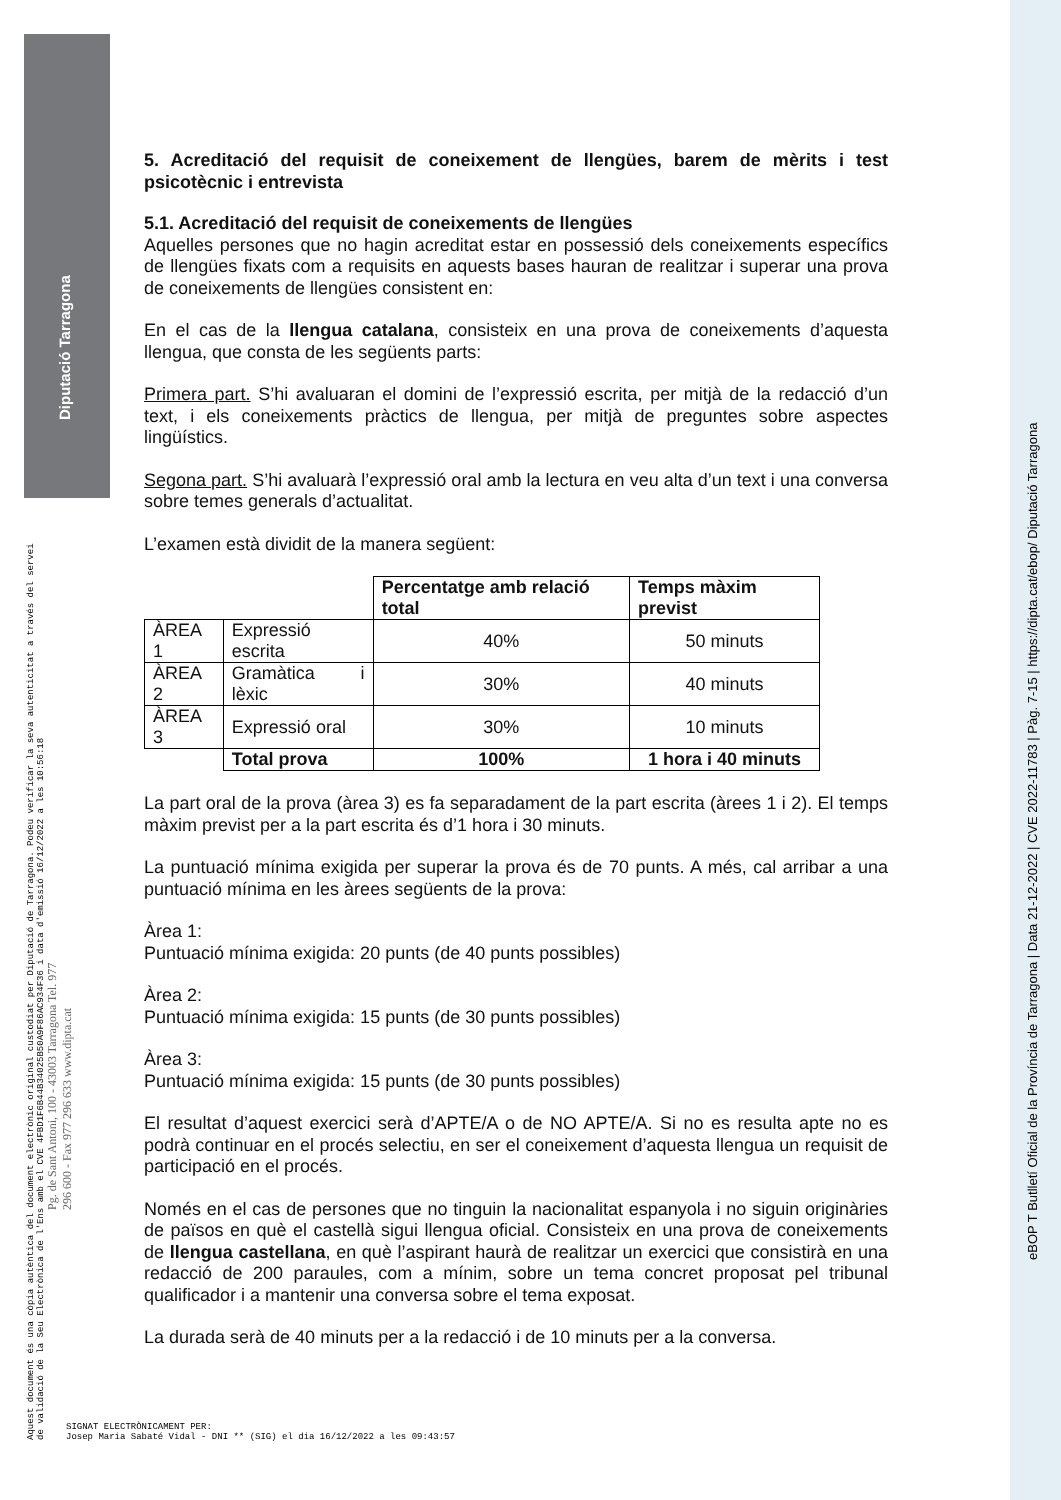Aquest document és una còpia autèntica del document electrònic original custodiat per Diputació de Tarragona. Podeu verificar la seva autenticitat a través del servei de validació de la Seu Electrònica de l'Ens amb el CVE 4FBD1F6B44B34025B50A9F86AC934F36 i data d'emissió 16/12/2022 a les 10:56:18
Pg. de Sant Antoni, 100 - 43003 Tarragona Tel. 977 296 600 - Fax 977 296 633 www.dipta.cat
Diputació Tarragona
eBOP T Butlletí Oficial de la Província de Tarragona | Data 21-12-2022 | CVE 2022-11783 | Pàg. 7-15 | https://dipta.cat/ebop/ Diputació Tarragona
5. Acreditació del requisit de coneixement de llengües, barem de mèrits i test psicotècnic i entrevista
5.1. Acreditació del requisit de coneixements de llengües
Aquelles persones que no hagin acreditat estar en possessió dels coneixements específics de llengües fixats com a requisits en aquests bases hauran de realitzar i superar una prova de coneixements de llengües consistent en:
En el cas de la llengua catalana, consisteix en una prova de coneixements d’aquesta llengua, que consta de les següents parts:
Primera part. S’hi avaluaran el domini de l’expressió escrita, per mitjà de la redacció d’un text, i els coneixements pràctics de llengua, per mitjà de preguntes sobre aspectes lingüístics.
Segona part. S’hi avaluarà l’expressió oral amb la lectura en veu alta d’un text i una conversa sobre temes generals d’actualitat.
L’examen està dividit de la manera següent:
| | | Percentatge amb relació total | Temps màxim previst |
| ÀREA 1 | Expressió escrita | 40% | 50 minuts |
| ÀREA 2 | Gramàtica i lèxic | 30% | 40 minuts |
| ÀREA 3 | Expressió oral | 30% | 10 minuts |
| | Total prova | 100% | 1 hora i 40 minuts |
La part oral de la prova (àrea 3) es fa separadament de la part escrita (àrees 1 i 2). El temps màxim previst per a la part escrita és d’1 hora i 30 minuts.
La puntuació mínima exigida per superar la prova és de 70 punts. A més, cal arribar a una puntuació mínima en les àrees següents de la prova:
Àrea 1:
Puntuació mínima exigida: 20 punts (de 40 punts possibles)
Àrea 2:
Puntuació mínima exigida: 15 punts (de 30 punts possibles)
Àrea 3:
Puntuació mínima exigida: 15 punts (de 30 punts possibles)
El resultat d’aquest exercici serà d’APTE/A o de NO APTE/A. Si no es resulta apte no es podrà continuar en el procés selectiu, en ser el coneixement d’aquesta llengua un requisit de participació en el procés.
Només en el cas de persones que no tinguin la nacionalitat espanyola i no siguin originàries de països en què el castellà sigui llengua oficial. Consisteix en una prova de coneixements de llengua castellana, en què l’aspirant haurà de realitzar un exercici que consistirà en una redacció de 200 paraules, com a mínim, sobre un tema concret proposat pel tribunal qualificador i a mantenir una conversa sobre el tema exposat.
La durada serà de 40 minuts per a la redacció i de 10 minuts per a la conversa.
SIGNAT ELECTRÒNICAMENT PER:
Josep Maria Sabaté Vidal - DNI ** (SIG) el dia 16/12/2022 a les 09:43:57